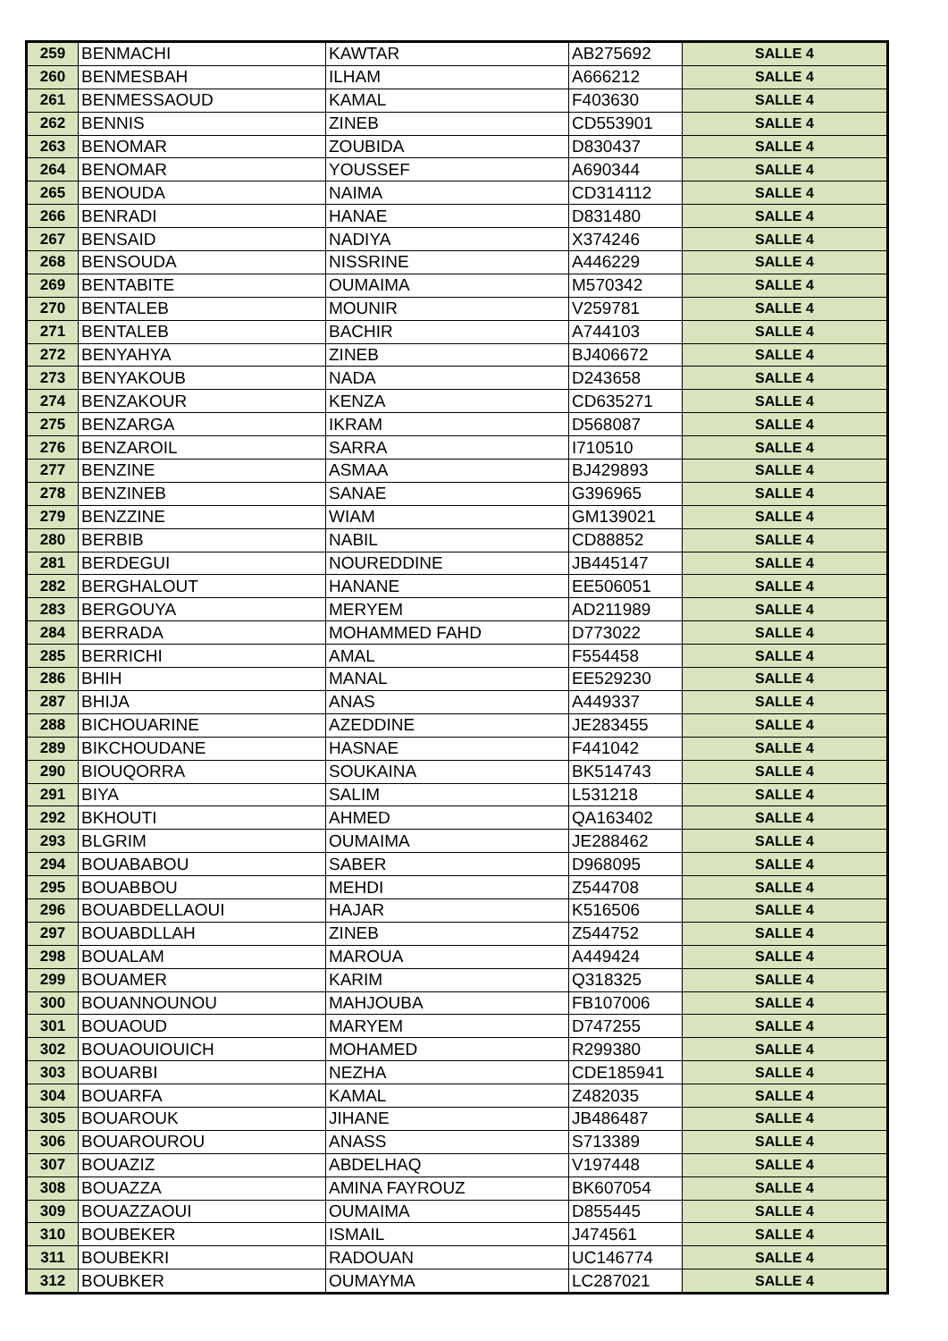| 259 | BENMACHI | KAWTAR | AB275692 | SALLE 4 |
| 260 | BENMESBAH | ILHAM | A666212 | SALLE 4 |
| 261 | BENMESSAOUD | KAMAL | F403630 | SALLE 4 |
| 262 | BENNIS | ZINEB | CD553901 | SALLE 4 |
| 263 | BENOMAR | ZOUBIDA | D830437 | SALLE 4 |
| 264 | BENOMAR | YOUSSEF | A690344 | SALLE 4 |
| 265 | BENOUDA | NAIMA | CD314112 | SALLE 4 |
| 266 | BENRADI | HANAE | D831480 | SALLE 4 |
| 267 | BENSAID | NADIYA | X374246 | SALLE 4 |
| 268 | BENSOUDA | NISSRINE | A446229 | SALLE 4 |
| 269 | BENTABITE | OUMAIMA | M570342 | SALLE 4 |
| 270 | BENTALEB | MOUNIR | V259781 | SALLE 4 |
| 271 | BENTALEB | BACHIR | A744103 | SALLE 4 |
| 272 | BENYAHYA | ZINEB | BJ406672 | SALLE 4 |
| 273 | BENYAKOUB | NADA | D243658 | SALLE 4 |
| 274 | BENZAKOUR | KENZA | CD635271 | SALLE 4 |
| 275 | BENZARGA | IKRAM | D568087 | SALLE 4 |
| 276 | BENZAROIL | SARRA | I710510 | SALLE 4 |
| 277 | BENZINE | ASMAA | BJ429893 | SALLE 4 |
| 278 | BENZINEB | SANAE | G396965 | SALLE 4 |
| 279 | BENZZINE | WIAM | GM139021 | SALLE 4 |
| 280 | BERBIB | NABIL | CD88852 | SALLE 4 |
| 281 | BERDEGUI | NOUREDDINE | JB445147 | SALLE 4 |
| 282 | BERGHALOUT | HANANE | EE506051 | SALLE 4 |
| 283 | BERGOUYA | MERYEM | AD211989 | SALLE 4 |
| 284 | BERRADA | MOHAMMED FAHD | D773022 | SALLE 4 |
| 285 | BERRICHI | AMAL | F554458 | SALLE 4 |
| 286 | BHIH | MANAL | EE529230 | SALLE 4 |
| 287 | BHIJA | ANAS | A449337 | SALLE 4 |
| 288 | BICHOUARINE | AZEDDINE | JE283455 | SALLE 4 |
| 289 | BIKCHOUDANE | HASNAE | F441042 | SALLE 4 |
| 290 | BIOUQORRA | SOUKAINA | BK514743 | SALLE 4 |
| 291 | BIYA | SALIM | L531218 | SALLE 4 |
| 292 | BKHOUTI | AHMED | QA163402 | SALLE 4 |
| 293 | BLGRIM | OUMAIMA | JE288462 | SALLE 4 |
| 294 | BOUABABOU | SABER | D968095 | SALLE 4 |
| 295 | BOUABBOU | MEHDI | Z544708 | SALLE 4 |
| 296 | BOUABDELLAOUI | HAJAR | K516506 | SALLE 4 |
| 297 | BOUABDLLAH | ZINEB | Z544752 | SALLE 4 |
| 298 | BOUALAM | MAROUA | A449424 | SALLE 4 |
| 299 | BOUAMER | KARIM | Q318325 | SALLE 4 |
| 300 | BOUANNOUNOU | MAHJOUBA | FB107006 | SALLE 4 |
| 301 | BOUAOUD | MARYEM | D747255 | SALLE 4 |
| 302 | BOUAOUIOUICH | MOHAMED | R299380 | SALLE 4 |
| 303 | BOUARBI | NEZHA | CDE185941 | SALLE 4 |
| 304 | BOUARFA | KAMAL | Z482035 | SALLE 4 |
| 305 | BOUAROUK | JIHANE | JB486487 | SALLE 4 |
| 306 | BOUAROUROU | ANASS | S713389 | SALLE 4 |
| 307 | BOUAZIZ | ABDELHAQ | V197448 | SALLE 4 |
| 308 | BOUAZZA | AMINA FAYROUZ | BK607054 | SALLE 4 |
| 309 | BOUAZZAOUI | OUMAIMA | D855445 | SALLE 4 |
| 310 | BOUBEKER | ISMAIL | J474561 | SALLE 4 |
| 311 | BOUBEKRI | RADOUAN | UC146774 | SALLE 4 |
| 312 | BOUBKER | OUMAYMA | LC287021 | SALLE 4 |